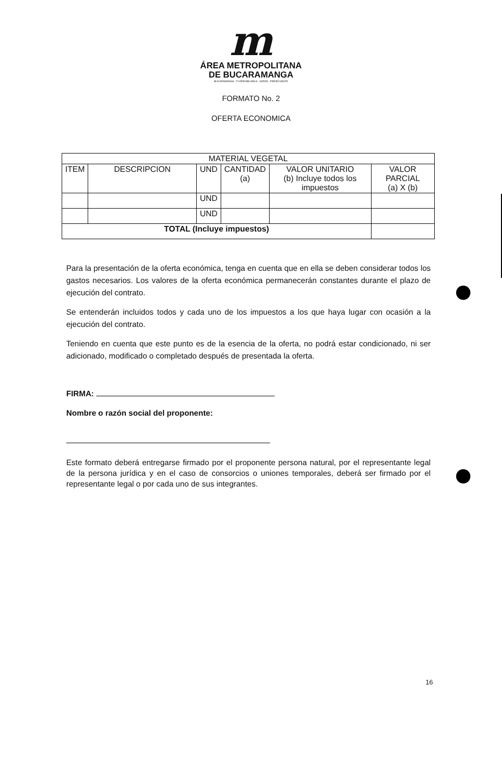m
ÁREA METROPOLITANA
DE BUCARAMANGA
BUCARAMANGA · FLORIDABLANCA · GIRON · PIEDECUESTA
FORMATO No. 2
OFERTA ECONOMICA
| MATERIAL VEGETAL | | | | | |
| --- | --- | --- | --- | --- | --- |
| ITEM | DESCRIPCION | UND | CANTIDAD (a) | VALOR UNITARIO (b) Incluye todos los impuestos | VALOR PARCIAL (a) X (b) |
| | | UND | | | |
| | | UND | | | |
| TOTAL (Incluye impuestos) | | | | | |
Para la presentación de la oferta económica, tenga en cuenta que en ella se deben considerar todos los gastos necesarios. Los valores de la oferta económica permanecerán constantes durante el plazo de ejecución del contrato.
Se entenderán incluidos todos y cada uno de los impuestos a los que haya lugar con ocasión a la ejecución del contrato.
Teniendo en cuenta que este punto es de la esencia de la oferta, no podrá estar condicionado, ni ser adicionado, modificado o completado después de presentada la oferta.
FIRMA:
Nombre o razón social del proponente:
Este formato deberá entregarse firmado por el proponente persona natural, por el representante legal de la persona jurídica y en el caso de consorcios o uniones temporales, deberá ser firmado por el representante legal o por cada uno de sus integrantes.
16